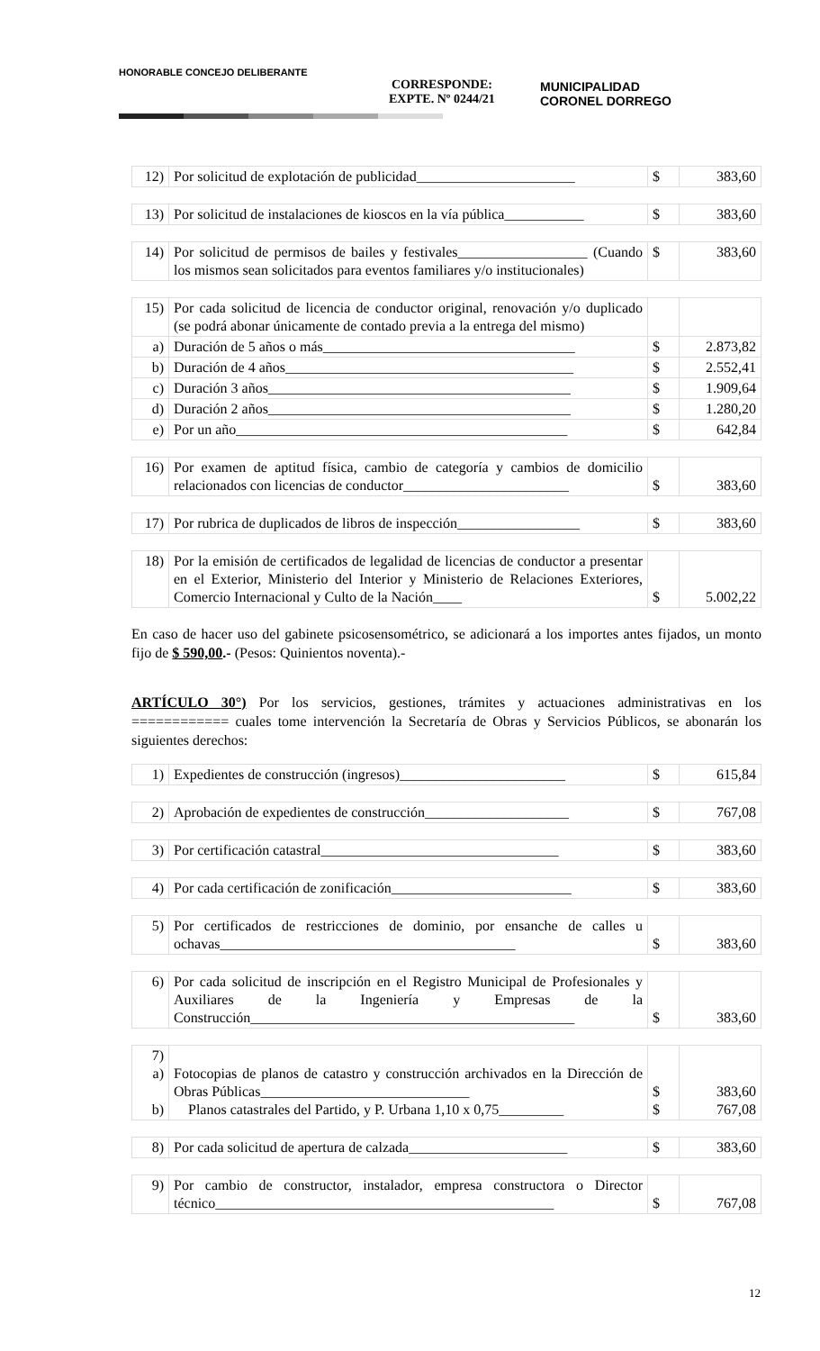HONORABLE CONCEJO DELIBERANTE
CORRESPONDE:
EXPTE. Nº 0244/21
MUNICIPALIDAD
CORONEL DORREGO
| 12) | Por solicitud de explotación de publicidad______________________ | $ | 383,60 |
| 13) | Por solicitud de instalaciones de kioscos en la vía pública___________ | $ | 383,60 |
| 14) | Por solicitud de permisos de bailes y festivales__________________ (Cuando los mismos sean solicitados para eventos familiares y/o institucionales) | $ | 383,60 |
| 15) | Por cada solicitud de licencia de conductor original, renovación y/o duplicado (se podrá abonar únicamente de contado previa a la entrega del mismo) | | |
| a) | Duración de 5 años o más___________________________________ | $ | 2.873,82 |
| b) | Duración de 4 años________________________________________ | $ | 2.552,41 |
| c) | Duración 3 años__________________________________________ | $ | 1.909,64 |
| d) | Duración 2 años__________________________________________ | $ | 1.280,20 |
| e) | Por un año______________________________________________ | $ | 642,84 |
| 16) | Por examen de aptitud física, cambio de categoría y cambios de domicilio relacionados con licencias de conductor_______________________ | $ | 383,60 |
| 17) | Por rubrica de duplicados de libros de inspección_________________ | $ | 383,60 |
| 18) | Por la emisión de certificados de legalidad de licencias de conductor a presentar en el Exterior, Ministerio del Interior y Ministerio de Relaciones Exteriores, Comercio Internacional y Culto de la Nación____ | $ | 5.002,22 |
En caso de hacer uso del gabinete psicosensométrico, se adicionará a los importes antes fijados, un monto fijo de $ 590,00.- (Pesos: Quinientos noventa).-
ARTÍCULO 30°) Por los servicios, gestiones, trámites y actuaciones administrativas en los ============ cuales tome intervención la Secretaría de Obras y Servicios Públicos, se abonarán los siguientes derechos:
| 1) | Expedientes de construcción (ingresos)_______________________ | $ | 615,84 |
| 2) | Aprobación de expedientes de construcción____________________ | $ | 767,08 |
| 3) | Por certificación catastral_________________________________ | $ | 383,60 |
| 4) | Por cada certificación de zonificación_________________________ | $ | 383,60 |
| 5) | Por certificados de restricciones de dominio, por ensanche de calles u ochavas_________________________________________ | $ | 383,60 |
| 6) | Por cada solicitud de inscripción en el Registro Municipal de Profesionales y Auxiliares de la Ingeniería y Empresas de la Construcción_____________________________________________ | $ | 383,60 |
| 7) a) b) | Fotocopias de planos de catastro y construcción archivados en la Dirección de Obras Públicas_____________________________ Planos catastrales del Partido, y P. Urbana 1,10 x 0,75_________ | $ $ | 383,60 767,08 |
| 8) | Por cada solicitud de apertura de calzada______________________ | $ | 383,60 |
| 9) | Por cambio de constructor, instalador, empresa constructora o Director técnico_______________________________________________ | $ | 767,08 |
12